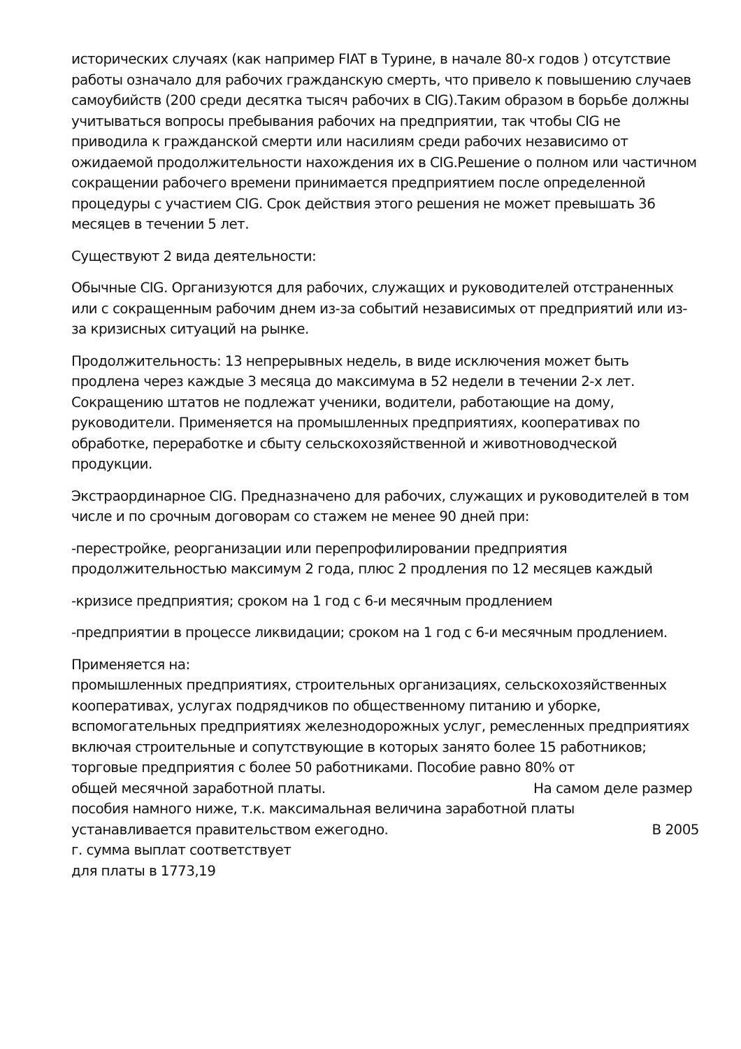исторических случаях (как например FIAT в Турине, в начале 80-х годов ) отсутствие работы означало для рабочих гражданскую смерть, что привело к повышению случаев самоубийств (200 среди десятка тысяч рабочих в CIG).Таким образом в борьбе должны учитываться вопросы пребывания рабочих на предприятии, так чтобы CIG не приводила к гражданской смерти или насилиям среди рабочих независимо от ожидаемой продолжительности нахождения их в CIG.Решение о полном или частичном сокращении рабочего времени принимается предприятием после определенной процедуры с участием CIG. Срок действия этого решения не может превышать 36 месяцев в течении 5 лет.
Существуют 2 вида деятельности:
Обычные CIG. Организуются для рабочих, служащих и руководителей отстраненных или с сокращенным рабочим днем из-за событий независимых от предприятий или из-за кризисных ситуаций на рынке.
Продолжительность: 13 непрерывных недель, в виде исключения может быть продлена через каждые 3 месяца до максимума в 52 недели в течении 2-х лет. Сокращению штатов не подлежат ученики, водители, работающие на дому, руководители. Применяется на промышленных предприятиях, кооперативах по обработке, переработке и сбыту сельскохозяйственной и животноводческой продукции.
Экстраординарное CIG. Предназначено для рабочих, служащих и руководителей в том числе и по срочным договорам со стажем не менее 90 дней при:
-перестройке, реорганизации или перепрофилировании предприятия продолжительностью максимум 2 года, плюс 2 продления по 12 месяцев каждый
-кризисе предприятия; сроком на 1 год с 6-и месячным продлением
-предприятии в процессе ликвидации; сроком на 1 год с 6-и месячным продлением.
Применяется на:
промышленных предприятиях, строительных организациях, сельскохозяйственных кооперативах, услугах подрядчиков по общественному питанию и уборке, вспомогательных предприятиях железнодорожных услуг, ремесленных предприятиях включая строительные и сопутствующие в которых занято более 15 работников; торговые предприятия с более 50 работниками. Пособие равно 80% от
общей месячной заработной платы. На самом деле размер
пособия намного ниже, т.к. максимальная величина заработной платы
устанавливается правительством ежегодно. В 2005
г. сумма выплат соответствует
для платы в 1773,19